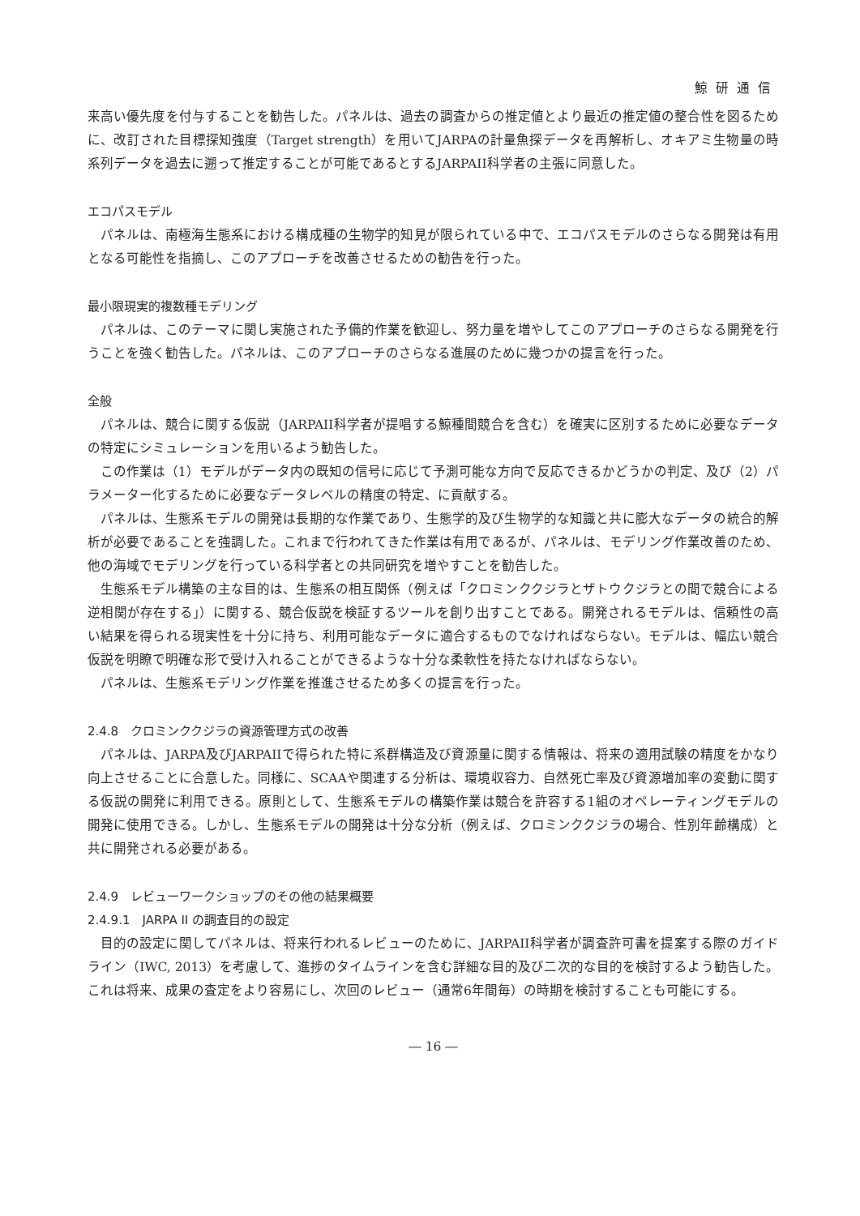鯨研通信
来高い優先度を付与することを勧告した。パネルは、過去の調査からの推定値とより最近の推定値の整合性を図るために、改訂された目標探知強度（Target strength）を用いてJARPAの計量魚探データを再解析し、オキアミ生物量の時系列データを過去に遡って推定することが可能であるとするJARPAII科学者の主張に同意した。
エコパスモデル
パネルは、南極海生態系における構成種の生物学的知見が限られている中で、エコパスモデルのさらなる開発は有用となる可能性を指摘し、このアプローチを改善させるための勧告を行った。
最小限現実的複数種モデリング
パネルは、このテーマに関し実施された予備的作業を歓迎し、努力量を増やしてこのアプローチのさらなる開発を行うことを強く勧告した。パネルは、このアプローチのさらなる進展のために幾つかの提言を行った。
全般
パネルは、競合に関する仮説（JARPAII科学者が提唱する鯨種間競合を含む）を確実に区別するために必要なデータの特定にシミュレーションを用いるよう勧告した。
この作業は（1）モデルがデータ内の既知の信号に応じて予測可能な方向で反応できるかどうかの判定、及び（2）パラメーター化するために必要なデータレベルの精度の特定、に貢献する。
パネルは、生態系モデルの開発は長期的な作業であり、生態学的及び生物学的な知識と共に膨大なデータの統合的解析が必要であることを強調した。これまで行われてきた作業は有用であるが、パネルは、モデリング作業改善のため、他の海域でモデリングを行っている科学者との共同研究を増やすことを勧告した。
生態系モデル構築の主な目的は、生態系の相互関係（例えば「クロミンククジラとザトウクジラとの間で競合による逆相関が存在する」）に関する、競合仮説を検証するツールを創り出すことである。開発されるモデルは、信頼性の高い結果を得られる現実性を十分に持ち、利用可能なデータに適合するものでなければならない。モデルは、幅広い競合仮説を明瞭で明確な形で受け入れることができるような十分な柔軟性を持たなければならない。
パネルは、生態系モデリング作業を推進させるため多くの提言を行った。
2.4.8　クロミンククジラの資源管理方式の改善
パネルは、JARPA及びJARPAIIで得られた特に系群構造及び資源量に関する情報は、将来の適用試験の精度をかなり向上させることに合意した。同様に、SCAAや関連する分析は、環境収容力、自然死亡率及び資源増加率の変動に関する仮説の開発に利用できる。原則として、生態系モデルの構築作業は競合を許容する1組のオペレーティングモデルの開発に使用できる。しかし、生態系モデルの開発は十分な分析（例えば、クロミンククジラの場合、性別年齢構成）と共に開発される必要がある。
2.4.9　レビューワークショップのその他の結果概要
2.4.9.1　JARPA II の調査目的の設定
目的の設定に関してパネルは、将来行われるレビューのために、JARPAII科学者が調査許可書を提案する際のガイドライン（IWC, 2013）を考慮して、進捗のタイムラインを含む詳細な目的及び二次的な目的を検討するよう勧告した。これは将来、成果の査定をより容易にし、次回のレビュー（通常6年間毎）の時期を検討することも可能にする。
― 16 ―